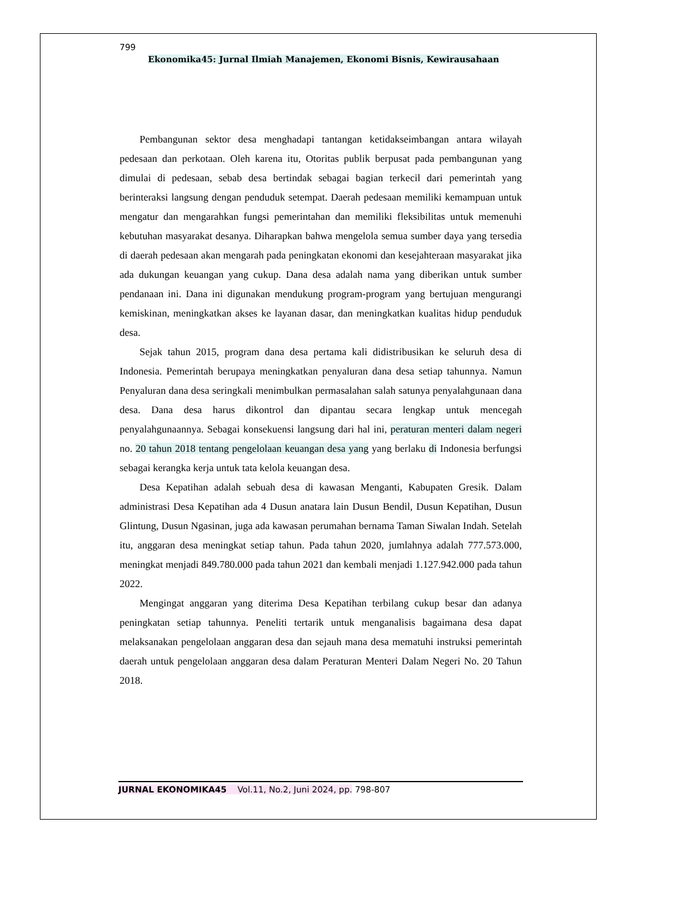799
Ekonomika45: Jurnal Ilmiah Manajemen, Ekonomi Bisnis, Kewirausahaan
Pembangunan sektor desa menghadapi tantangan ketidakseimbangan antara wilayah pedesaan dan perkotaan. Oleh karena itu, Otoritas publik berpusat pada pembangunan yang dimulai di pedesaan, sebab desa bertindak sebagai bagian terkecil dari pemerintah yang berinteraksi langsung dengan penduduk setempat. Daerah pedesaan memiliki kemampuan untuk mengatur dan mengarahkan fungsi pemerintahan dan memiliki fleksibilitas untuk memenuhi kebutuhan masyarakat desanya. Diharapkan bahwa mengelola semua sumber daya yang tersedia di daerah pedesaan akan mengarah pada peningkatan ekonomi dan kesejahteraan masyarakat jika ada dukungan keuangan yang cukup. Dana desa adalah nama yang diberikan untuk sumber pendanaan ini. Dana ini digunakan mendukung program-program yang bertujuan mengurangi kemiskinan, meningkatkan akses ke layanan dasar, dan meningkatkan kualitas hidup penduduk desa.
Sejak tahun 2015, program dana desa pertama kali didistribusikan ke seluruh desa di Indonesia. Pemerintah berupaya meningkatkan penyaluran dana desa setiap tahunnya. Namun Penyaluran dana desa seringkali menimbulkan permasalahan salah satunya penyalahgunaan dana desa. Dana desa harus dikontrol dan dipantau secara lengkap untuk mencegah penyalahgunaannya. Sebagai konsekuensi langsung dari hal ini, peraturan menteri dalam negeri no. 20 tahun 2018 tentang pengelolaan keuangan desa yang yang berlaku di Indonesia berfungsi sebagai kerangka kerja untuk tata kelola keuangan desa.
Desa Kepatihan adalah sebuah desa di kawasan Menganti, Kabupaten Gresik. Dalam administrasi Desa Kepatihan ada 4 Dusun anatara lain Dusun Bendil, Dusun Kepatihan, Dusun Glintung, Dusun Ngasinan, juga ada kawasan perumahan bernama Taman Siwalan Indah. Setelah itu, anggaran desa meningkat setiap tahun. Pada tahun 2020, jumlahnya adalah 777.573.000, meningkat menjadi 849.780.000 pada tahun 2021 dan kembali menjadi 1.127.942.000 pada tahun 2022.
Mengingat anggaran yang diterima Desa Kepatihan terbilang cukup besar dan adanya peningkatan setiap tahunnya. Peneliti tertarik untuk menganalisis bagaimana desa dapat melaksanakan pengelolaan anggaran desa dan sejauh mana desa mematuhi instruksi pemerintah daerah untuk pengelolaan anggaran desa dalam Peraturan Menteri Dalam Negeri No. 20 Tahun 2018.
JURNAL EKONOMIKA45 Vol.11, No.2, Juni 2024, pp. 798-807